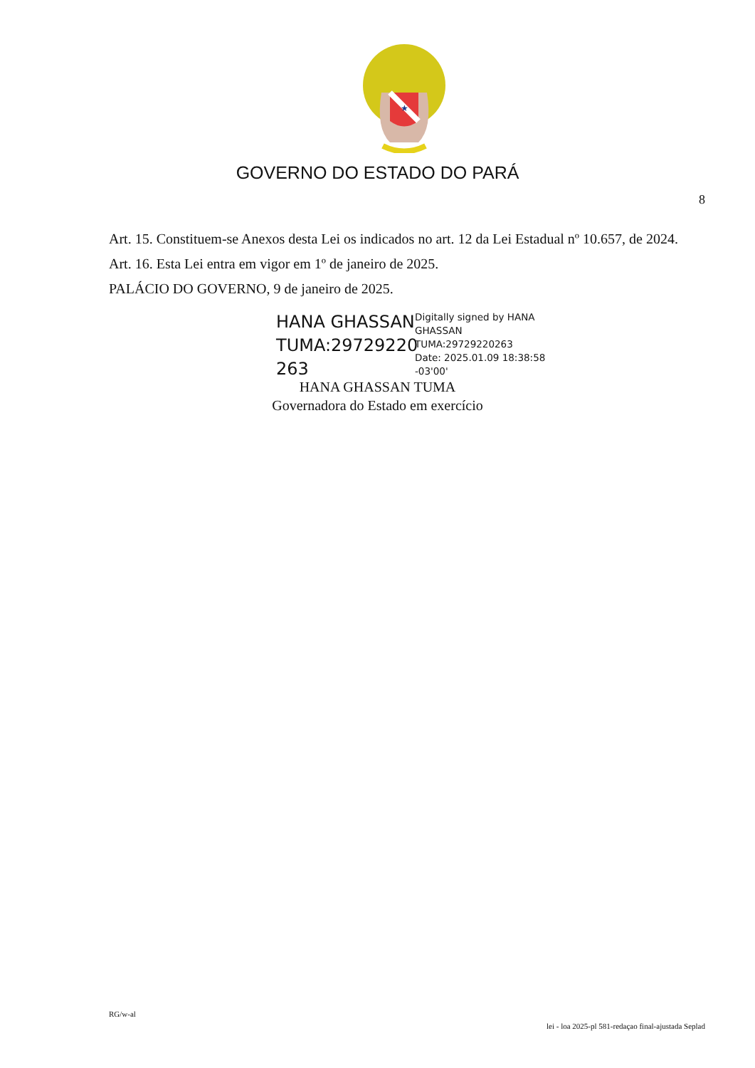★
GOVERNO DO ESTADO DO PARÁ
8
Art. 15. Constituem-se Anexos desta Lei os indicados no art. 12 da Lei Estadual nº 10.657, de 2024.
Art. 16. Esta Lei entra em vigor em 1º de janeiro de 2025.
PALÁCIO DO GOVERNO, 9 de janeiro de 2025.
HANA GHASSAN TUMA:29729220 263
Digitally signed by HANA
GHASSAN
TUMA:29729220263
Date: 2025.01.09 18:38:58
-03'00'
HANA GHASSAN TUMA
Governadora do Estado em exercício
RG/w-al
lei - loa 2025-pl 581-redaçao final-ajustada Seplad